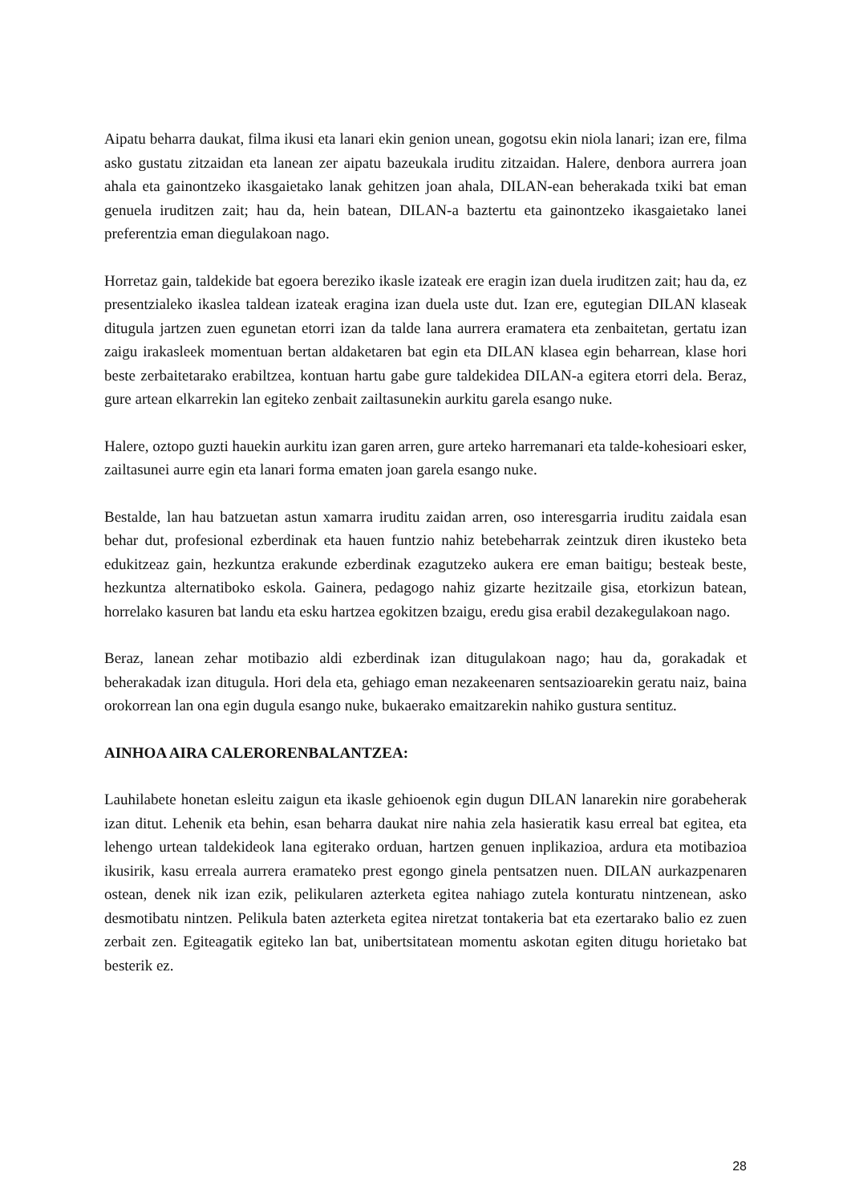Aipatu beharra daukat, filma ikusi eta lanari ekin genion unean, gogotsu ekin niola lanari; izan ere, filma asko gustatu zitzaidan eta lanean zer aipatu bazeukala iruditu zitzaidan. Halere, denbora aurrera joan ahala eta gainontzeko ikasgaietako lanak gehitzen joan ahala, DILAN-ean beherakada txiki bat eman genuela iruditzen zait; hau da, hein batean, DILAN-a baztertu eta gainontzeko ikasgaietako lanei preferentzia eman diegulakoan nago.
Horretaz gain, taldekide bat egoera bereziko ikasle izateak ere eragin izan duela iruditzen zait; hau da, ez presentzialeko ikaslea taldean izateak eragina izan duela uste dut. Izan ere, egutegian DILAN klaseak ditugula jartzen zuen egunetan etorri izan da talde lana aurrera eramatera eta zenbaitetan, gertatu izan zaigu irakasleek momentuan bertan aldaketaren bat egin eta DILAN klasea egin beharrean, klase hori beste zerbaitetarako erabiltzea, kontuan hartu gabe gure taldekidea DILAN-a egitera etorri dela. Beraz, gure artean elkarrekin lan egiteko zenbait zailtasunekin aurkitu garela esango nuke.
Halere, oztopo guzti hauekin aurkitu izan garen arren, gure arteko harremanari eta talde-kohesioari esker, zailtasunei aurre egin eta lanari forma ematen joan garela esango nuke.
Bestalde, lan hau batzuetan astun xamarra iruditu zaidan arren, oso interesgarria iruditu zaidala esan behar dut, profesional ezberdinak eta hauen funtzio nahiz betebeharrak zeintzuk diren ikusteko beta edukitzeaz gain, hezkuntza erakunde ezberdinak ezagutzeko aukera ere eman baitigu; besteak beste, hezkuntza alternatiboko eskola. Gainera, pedagogo nahiz gizarte hezitzaile gisa, etorkizun batean, horrelako kasuren bat landu eta esku hartzea egokitzen bzaigu, eredu gisa erabil dezakegulakoan nago.
Beraz, lanean zehar motibazio aldi ezberdinak izan ditugulakoan nago; hau da, gorakadak et beherakadak izan ditugula. Hori dela eta, gehiago eman nezakeenaren sentsazioarekin geratu naiz, baina orokorrean lan ona egin dugula esango nuke, bukaerako emaitzarekin nahiko gustura sentituz.
AINHOA AIRA CALERORENBALANTZEA:
Lauhilabete honetan esleitu zaigun eta ikasle gehioenok egin dugun DILAN lanarekin nire gorabeherak izan ditut. Lehenik eta behin, esan beharra daukat nire nahia zela hasieratik kasu erreal bat egitea, eta lehengo urtean taldekideok lana egiterako orduan, hartzen genuen inplikazioa, ardura eta motibazioa ikusirik, kasu erreala aurrera eramateko prest egongo ginela pentsatzen nuen. DILAN aurkazpenaren ostean, denek nik izan ezik, pelikularen azterketa egitea nahiago zutela konturatu nintzenean, asko desmotibatu nintzen. Pelikula baten azterketa egitea niretzat tontakeria bat eta ezertarako balio ez zuen zerbait zen. Egiteagatik egiteko lan bat, unibertsitatean momentu askotan egiten ditugu horietako bat besterik ez.
28